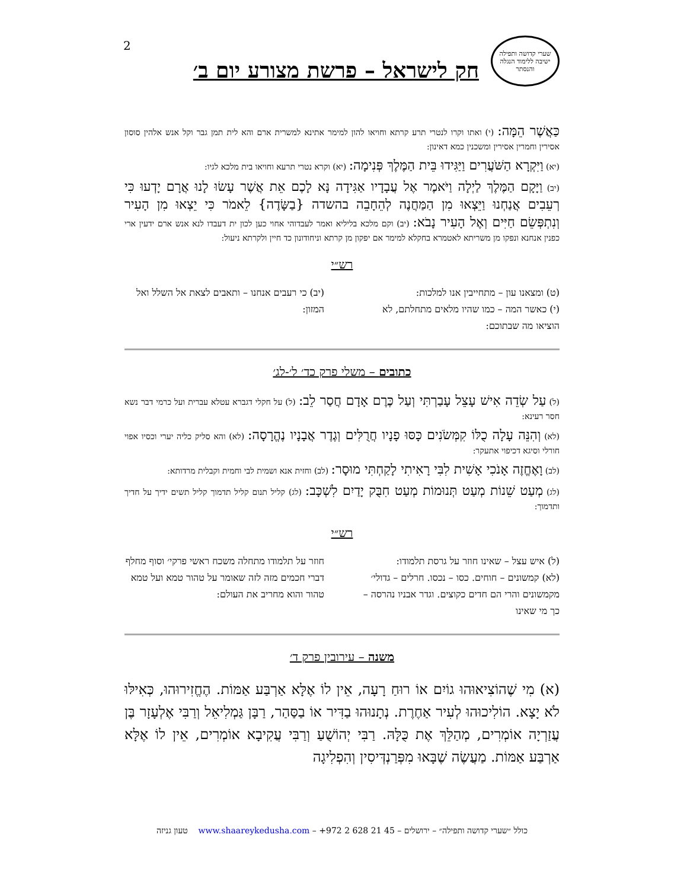2
שערי קדושה ותפילה
ישיבה ללימוד הנגלה והנסתר
חק לישראל – פרשת מצורע יום ב׳
כַּאֲשֶׁר הֵמָּה: (י) ואתו וקרו לנטרי תרע קרתא וחויאו להון למימר אתינא למשרית ארם והא לית תמן גבר וקל אנש אלהין סוסון אסירין וחמרין אסירין ומשכנין כמא דאינון:
(יא) וַיִּקְרָא הַשֹּׁעֲרִים וַיַּגִּידוּ בֵּית הַמֶּלֶךְ פְּנִימָה: (יא) וקרא נטרי תרעא וחויאו בית מלכא לגיו:
(יב) וַיָּקָם הַמֶּלֶךְ לַיְלָה וַיֹּאמֶר אֶל עֲבָדָיו אַגִּידָה נָּא לָכֶם אֵת אֲשֶׁר עָשׂוּ לָנוּ אֲרָם יָדְעוּ כִּי רְעֵבִים אֲנַחְנוּ וַיֵּצְאוּ מִן הַמַּחֲנֶה לְהֵחָבֵה בהשדה {בַשָּׂדֶה} לֵאמֹר כִּי יֵצְאוּ מִן הָעִיר וְנִתְפְּשֵׂם חַיִּים וְאֶל הָעִיר נָבֹא: (יב) וקם מלכא בליליא ואמר לעבדוהי אחוי כען לכון ית דעבדו לנא אנש ארם ידעין ארי כפנין אנחנא ונפקו מן משריתא לאטמרא בחקלא למימר אם יפקון מן קרתא וניחודונון כד חיין ולקרתא ניעול:
רש״י
(ט) ומצאנו עון – מתחייבין אנו למלכות:
(י) כאשר המה – כמו שהיו מלאים מתחלתם, לא הוציאו מה שבתוכם:
(יב) כי רעבים אנחנו – ותאבים לצאת אל השלל ואל המזון:
כתובים – משלי פרק כד׳ ל׳-לג׳
(ל) עַל שְׂדֵה אִישׁ עָצֵל עָבַרְתִּי וְעַל כֶּרֶם אָדָם חֲסַר לֵב: (ל) על חקלי דגברא עטלא עברית ועל כרמי דבר נשא חסר רעינא:
(לא) וְהִנֵּה עָלָה כֻלּוֹ קִמְּשֹׂנִים כָּסּוּ פָנָיו חֲרֻלִּים וְגֶדֶר אֲבָנָיו נֶהֱרָסָה: (לא) והא סליק כליה יערי וכסיו אפוי חורלי וסיגא דכיפוי אתעקר:
(לב) וָאֶחֱזֶה אָנֹכִי אָשִׁית לִבִּי רָאִיתִי לָקַחְתִּי מוּסָר: (לב) וחזית אנא ושמית לבי וחמית וקבלית מרדותא:
(לג) מְעַט שֵׁנוֹת מְעַט תְּנוּמוֹת מְעַט חִבֻּק יָדַיִם לִשְׁכָּב: (לג) קליל תנום קליל תדמוך קליל תשים ידיך על חדיך ותדמוך:
רש״י
(ל) איש עצל – שאינו חוזר על גרסת תלמודו:
(לא) קמשונים – חוחים. כסו – נכסו. חרלים – גדולי׳ מקמשונים והרי הם חדים כקוצים. וגדר אבניו נהרסה – כך מי שאינו
חוזר על תלמודו מתחלה משכח ראשי פרקי׳ וסוף מחלף דברי חכמים מזה לזה שאומר על טהור טמא ועל טמא טהור והוא מחריב את העולם:
משנה – עירובין פרק ד׳
(א) מִי שֶׁהוֹצִיאוּהוּ גוֹיִם אוֹ רוּחַ רָעָה, אֵין לוֹ אֶלָּא אַרְבַּע אַמּוֹת. הֶחֱזִירוּהוּ, כְּאִילּוּ לֹא יָצָא. הוֹלִיכוּהוּ לְעִיר אַחֶרֶת. נְתָנוּהוּ בַדִּיר אוֹ בַסַּהַר, רַבָּן גַּמְלִיאֵל וְרַבִּי אֶלְעָזָר בֶּן עֲזַרְיָה אוֹמְרִים, מְהַלֵּךְ אֶת כֻּלָּהּ. רַבִּי יְהוֹשֻׁעַ וְרַבִּי עֲקִיבָא אוֹמְרִים, אֵין לוֹ אֶלָּא אַרְבַּע אַמּוֹת. מַעֲשֶׂה שֶׁבָּאוּ מִפְּרַנְדְּיסִין וְהִפְלִיגָה
כולל ״שערי קדושה ותפילה״ – ירושלים – +972 2 628 21 45 – www.shaareykedusha.com טעון גניזה